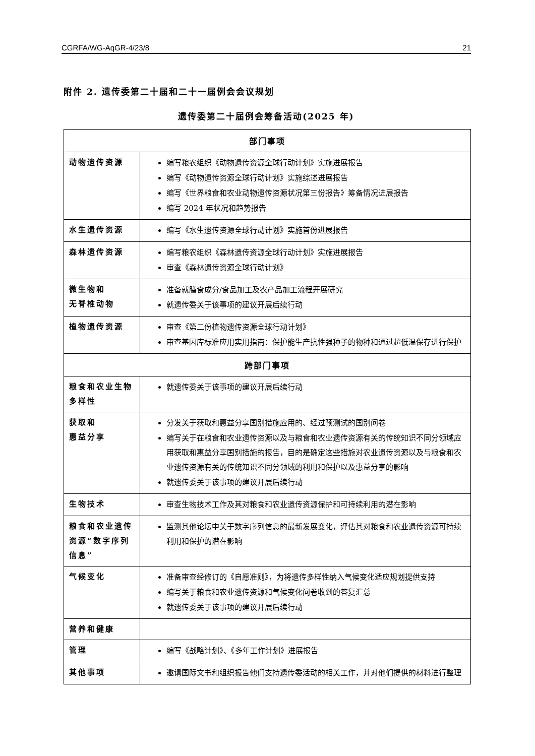CGRFA/WG-AqGR-4/23/8 21
附件 2. 遗传委第二十届和二十一届例会会议规划
遗传委第二十届例会筹备活动(2025 年)
| 部门事项 | |
| --- | --- |
| 动物遗传资源 | 编写粮农组织《动物遗传资源全球行动计划》实施进展报告 编写《动物遗传资源全球行动计划》实施综述进展报告 编写《世界粮食和农业动物遗传资源状况第三份报告》筹备情况进展报告 编写 2024 年状况和趋势报告 |
| 水生遗传资源 | 编写《水生遗传资源全球行动计划》实施首份进展报告 |
| 森林遗传资源 | 编写粮农组织《森林遗传资源全球行动计划》实施进展报告 审查《森林遗传资源全球行动计划》 |
| 微生物和 无脊椎动物 | 准备就膳食成分/食品加工及农产品加工流程开展研究 就遗传委关于该事项的建议开展后续行动 |
| 植物遗传资源 | 审查《第二份植物遗传资源全球行动计划》 审查基因库标准应用实用指南：保护能生产抗性强种子的物种和通过超低温保存进行保护 |
| 跨部门事项 | |
| 粮食和农业生物多样性 | 就遗传委关于该事项的建议开展后续行动 |
| 获取和 惠益分享 | 分发关于获取和惠益分享国别措施应用的、经过预测试的国别问卷 编写关于在粮食和农业遗传资源以及与粮食和农业遗传资源有关的传统知识不同分领域应用获取和惠益分享国别措施的报告，目的是确定这些措施对农业遗传资源以及与粮食和农业遗传资源有关的传统知识不同分领域的利用和保护以及惠益分享的影响 就遗传委关于该事项的建议开展后续行动 |
| 生物技术 | 审查生物技术工作及其对粮食和农业遗传资源保护和可持续利用的潜在影响 |
| 粮食和农业遗传资源“数字序列信息” | 监测其他论坛中关于数字序列信息的最新发展变化，评估其对粮食和农业遗传资源可持续利用和保护的潜在影响 |
| 气候变化 | 准备审查经修订的《自愿准则》，为将遗传多样性纳入气候变化适应规划提供支持 编写关于粮食和农业遗传资源和气候变化问卷收到的答复汇总 就遗传委关于该事项的建议开展后续行动 |
| 营养和健康 | |
| 管理 | 编写《战略计划》、《多年工作计划》进展报告 |
| 其他事项 | 邀请国际文书和组织报告他们支持遗传委活动的相关工作，并对他们提供的材料进行整理 |